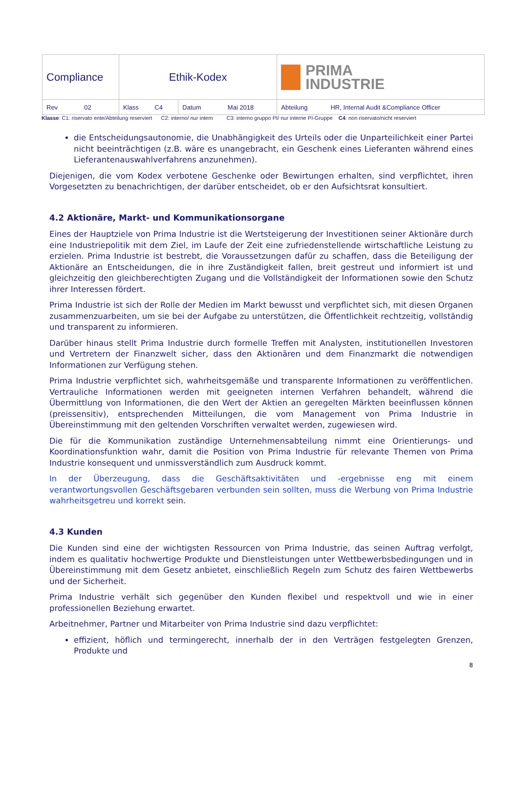| Compliance | Ethik-Kodex | | PRIMA INDUSTRIE |
| Rev 02 | Klass C4 | Datum Mai 2018 | Abteilung HR, Internal Audit &Compliance Officer |
Klasse: C1: riservato ente/Abteilung reserviert C2: interno/ nur intern C3: interno gruppo PI/ nur interne PI-Gruppe C4: non riservato/nicht reserviert
die Entscheidungsautonomie, die Unabhängigkeit des Urteils oder die Unparteilichkeit einer Partei nicht beeinträchtigen (z.B. wäre es unangebracht, ein Geschenk eines Lieferanten während eines Lieferantenauswahlverfahrens anzunehmen).
Diejenigen, die vom Kodex verbotene Geschenke oder Bewirtungen erhalten, sind verpflichtet, ihren Vorgesetzten zu benachrichtigen, der darüber entscheidet, ob er den Aufsichtsrat konsultiert.
4.2 Aktionäre, Markt- und Kommunikationsorgane
Eines der Hauptziele von Prima Industrie ist die Wertsteigerung der Investitionen seiner Aktionäre durch eine Industriepolitik mit dem Ziel, im Laufe der Zeit eine zufriedenstellende wirtschaftliche Leistung zu erzielen. Prima Industrie ist bestrebt, die Voraussetzungen dafür zu schaffen, dass die Beteiligung der Aktionäre an Entscheidungen, die in ihre Zuständigkeit fallen, breit gestreut und informiert ist und gleichzeitig den gleichberechtigten Zugang und die Vollständigkeit der Informationen sowie den Schutz ihrer Interessen fördert.
Prima Industrie ist sich der Rolle der Medien im Markt bewusst und verpflichtet sich, mit diesen Organen zusammenzuarbeiten, um sie bei der Aufgabe zu unterstützen, die Öffentlichkeit rechtzeitig, vollständig und transparent zu informieren.
Darüber hinaus stellt Prima Industrie durch formelle Treffen mit Analysten, institutionellen Investoren und Vertretern der Finanzwelt sicher, dass den Aktionären und dem Finanzmarkt die notwendigen Informationen zur Verfügung stehen.
Prima Industrie verpflichtet sich, wahrheitsgemäße und transparente Informationen zu veröffentlichen. Vertrauliche Informationen werden mit geeigneten internen Verfahren behandelt, während die Übermittlung von Informationen, die den Wert der Aktien an geregelten Märkten beeinflussen können (preissensitiv), entsprechenden Mitteilungen, die vom Management von Prima Industrie in Übereinstimmung mit den geltenden Vorschriften verwaltet werden, zugewiesen wird.
Die für die Kommunikation zuständige Unternehmensabteilung nimmt eine Orientierungs- und Koordinationsfunktion wahr, damit die Position von Prima Industrie für relevante Themen von Prima Industrie konsequent und unmissverständlich zum Ausdruck kommt.
In der Überzeugung, dass die Geschäftsaktivitäten und -ergebnisse eng mit einem verantwortungsvollen Geschäftsgebaren verbunden sein sollten, muss die Werbung von Prima Industrie wahrheitsgetreu und korrekt sein.
4.3 Kunden
Die Kunden sind eine der wichtigsten Ressourcen von Prima Industrie, das seinen Auftrag verfolgt, indem es qualitativ hochwertige Produkte und Dienstleistungen unter Wettbewerbsbedingungen und in Übereinstimmung mit dem Gesetz anbietet, einschließlich Regeln zum Schutz des fairen Wettbewerbs und der Sicherheit.
Prima Industrie verhält sich gegenüber den Kunden flexibel und respektvoll und wie in einer professionellen Beziehung erwartet.
Arbeitnehmer, Partner und Mitarbeiter von Prima Industrie sind dazu verpflichtet:
effizient, höflich und termingerecht, innerhalb der in den Verträgen festgelegten Grenzen, Produkte und
8